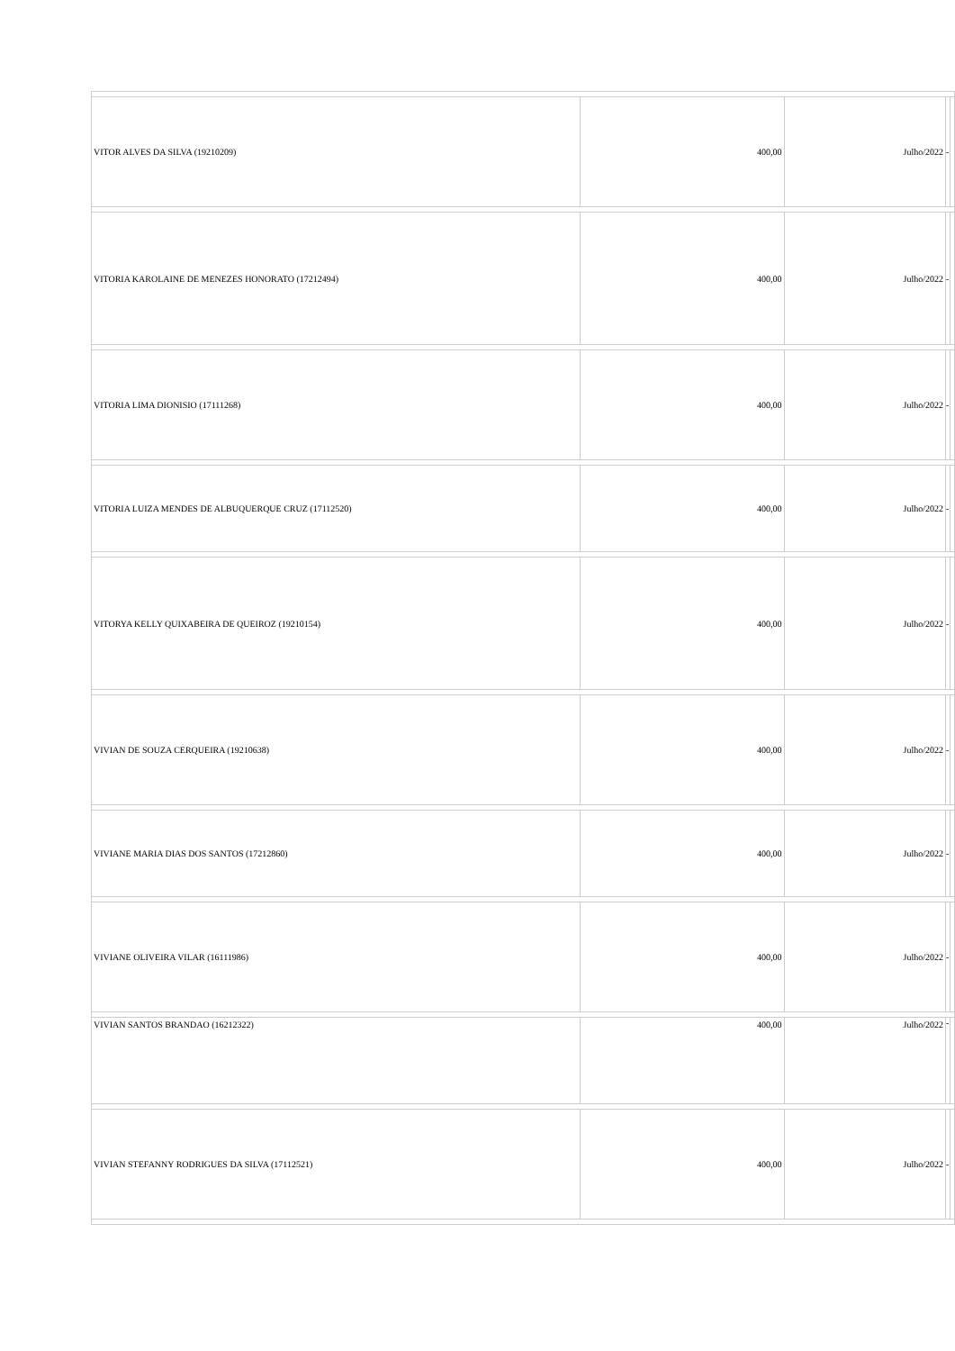| VITOR ALVES DA SILVA (19210209) | 400,00 | Julho/2022 | - | |
| VITORIA KAROLAINE DE MENEZES HONORATO (17212494) | 400,00 | Julho/2022 | - | |
| VITORIA LIMA DIONISIO (17111268) | 400,00 | Julho/2022 | - | |
| VITORIA LUIZA MENDES DE ALBUQUERQUE CRUZ (17112520) | 400,00 | Julho/2022 | - | |
| VITORYA KELLY QUIXABEIRA DE QUEIROZ (19210154) | 400,00 | Julho/2022 | - | |
| VIVIAN DE SOUZA CERQUEIRA (19210638) | 400,00 | Julho/2022 | - | |
| VIVIANE MARIA DIAS DOS SANTOS (17212860) | 400,00 | Julho/2022 | - | |
| VIVIANE OLIVEIRA VILAR (16111986) | 400,00 | Julho/2022 | - | |
| VIVIAN SANTOS BRANDAO (16212322) | 400,00 | Julho/2022 | - | |
| VIVIAN STEFANNY RODRIGUES DA SILVA (17112521) | 400,00 | Julho/2022 | - | |